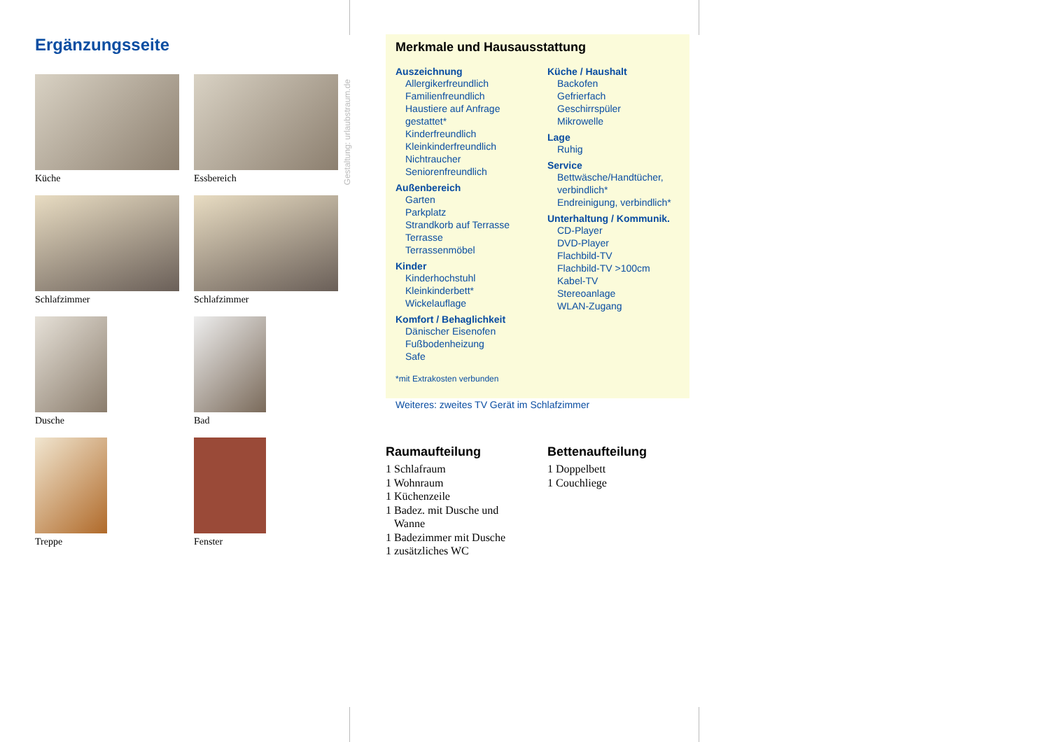Ergänzungsseite
Küche
Essbereich
Schlafzimmer
Schlafzimmer
Dusche
Bad
Treppe
Fenster
Gestaltung: urlaubstraum.de
Merkmale und Hausausstattung
Auszeichnung
Allergikerfreundlich
Familienfreundlich
Haustiere auf Anfrage
gestattet*
Kinderfreundlich
Kleinkinderfreundlich
Nichtraucher
Seniorenfreundlich
Außenbereich
Garten
Parkplatz
Strandkorb auf Terrasse
Terrasse
Terrassenmöbel
Kinder
Kinderhochstuhl
Kleinkinderbett*
Wickelauflage
Komfort / Behaglichkeit
Dänischer Eisenofen
Fußbodenheizung
Safe
Küche / Haushalt
Backofen
Gefrierfach
Geschirrspüler
Mikrowelle
Lage
Ruhig
Service
Bettwäsche/Handtücher,
verbindlich*
Endreinigung, verbindlich*
Unterhaltung / Kommunik.
CD-Player
DVD-Player
Flachbild-TV
Flachbild-TV >100cm
Kabel-TV
Stereoanlage
WLAN-Zugang
*mit Extrakosten verbunden
Weiteres: zweites TV Gerät im Schlafzimmer
Raumaufteilung
1 Schlafraum
1 Wohnraum
1 Küchenzeile
1 Badez. mit Dusche und
Wanne
1 Badezimmer mit Dusche
1 zusätzliches WC
Bettenaufteilung
1 Doppelbett
1 Couchliege